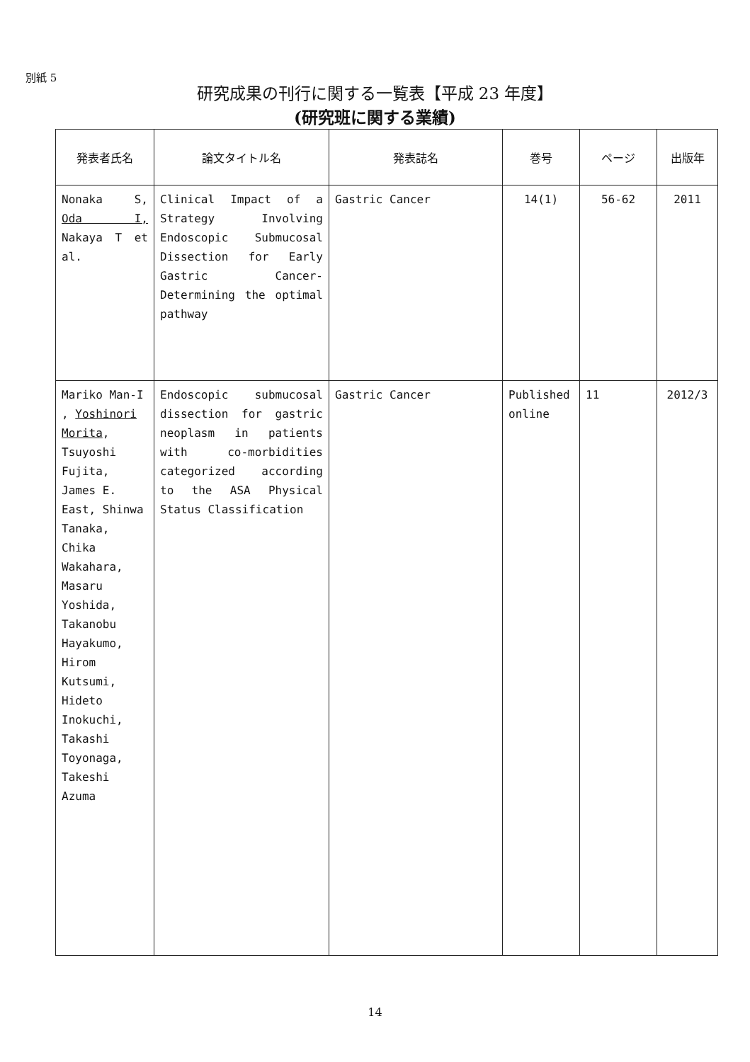別紙 5
研究成果の刊行に関する一覧表【平成 23 年度】
(研究班に関する業績)
| 発表者氏名 | 論文タイトル名 | 発表誌名 | 巻号 | ページ | 出版年 |
| --- | --- | --- | --- | --- | --- |
| Nonaka S, Oda I, Nakaya T et al. | Clinical Impact of a Strategy Involving Endoscopic Submucosal Dissection for Early Gastric Cancer-Determining the optimal pathway | Gastric Cancer | 14(1) | 56-62 | 2011 |
| Mariko Man-I , Yoshinori Morita , Tsuyoshi Fujita, James E. East, Shinwa Tanaka, Chika Wakahara, Masaru Yoshida, Takanobu Hayakumo, Hirom Kutsumi, Hideto Inokuchi, Takashi Toyonaga, Takeshi Azuma | Endoscopic submucosal dissection for gastric neoplasm in patients with co-morbidities categorized according to the ASA Physical Status Classification | Gastric Cancer | Published online | 11 | 2012/3 |
14